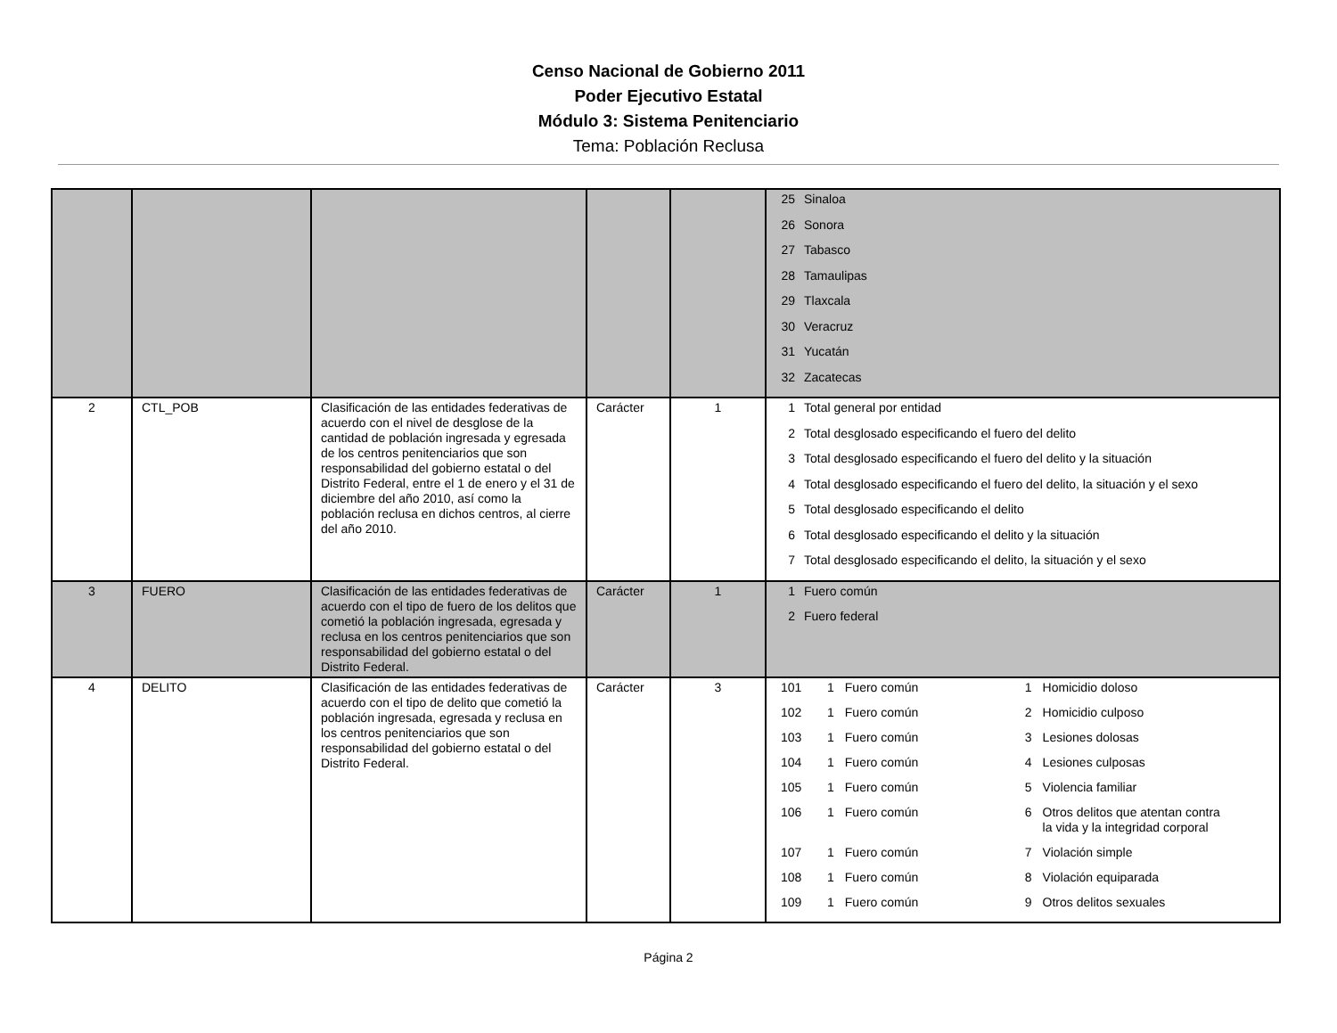Censo Nacional de Gobierno 2011
Poder Ejecutivo Estatal
Módulo 3: Sistema Penitenciario
Tema: Población Reclusa
| | | | | | 25 Sinaloa 26 Sonora 27 Tabasco 28 Tamaulipas 29 Tlaxcala 30 Veracruz 31 Yucatán 32 Zacatecas |
| 2 | CTL_POB | Clasificación de las entidades federativas de acuerdo con el nivel de desglose de la cantidad de población ingresada y egresada de los centros penitenciarios que son responsabilidad del gobierno estatal o del Distrito Federal, entre el 1 de enero y el 31 de diciembre del año 2010, así como la población reclusa en dichos centros, al cierre del año 2010. | Carácter | 1 | 1 Total general por entidad 2 Total desglosado especificando el fuero del delito 3 Total desglosado especificando el fuero del delito y la situación 4 Total desglosado especificando el fuero del delito, la situación y el sexo 5 Total desglosado especificando el delito 6 Total desglosado especificando el delito y la situación 7 Total desglosado especificando el delito, la situación y el sexo |
| 3 | FUERO | Clasificación de las entidades federativas de acuerdo con el tipo de fuero de los delitos que cometió la población ingresada, egresada y reclusa en los centros penitenciarios que son responsabilidad del gobierno estatal o del Distrito Federal. | Carácter | 1 | 1 Fuero común 2 Fuero federal |
| 4 | DELITO | Clasificación de las entidades federativas de acuerdo con el tipo de delito que cometió la población ingresada, egresada y reclusa en los centros penitenciarios que son responsabilidad del gobierno estatal o del Distrito Federal. | Carácter | 3 | / 101 / 1 / Fuero común / 1 / Homicidio doloso / / 102 / 1 / Fuero común / 2 / Homicidio culposo / / 103 / 1 / Fuero común / 3 / Lesiones dolosas / / 104 / 1 / Fuero común / 4 / Lesiones culposas / / 105 / 1 / Fuero común / 5 / Violencia familiar / / 106 / 1 / Fuero común / 6 / Otros delitos que atentan contra la vida y la integridad corporal / / 107 / 1 / Fuero común / 7 / Violación simple / / 108 / 1 / Fuero común / 8 / Violación equiparada / / 109 / 1 / Fuero común / 9 / Otros delitos sexuales / |
Página 2